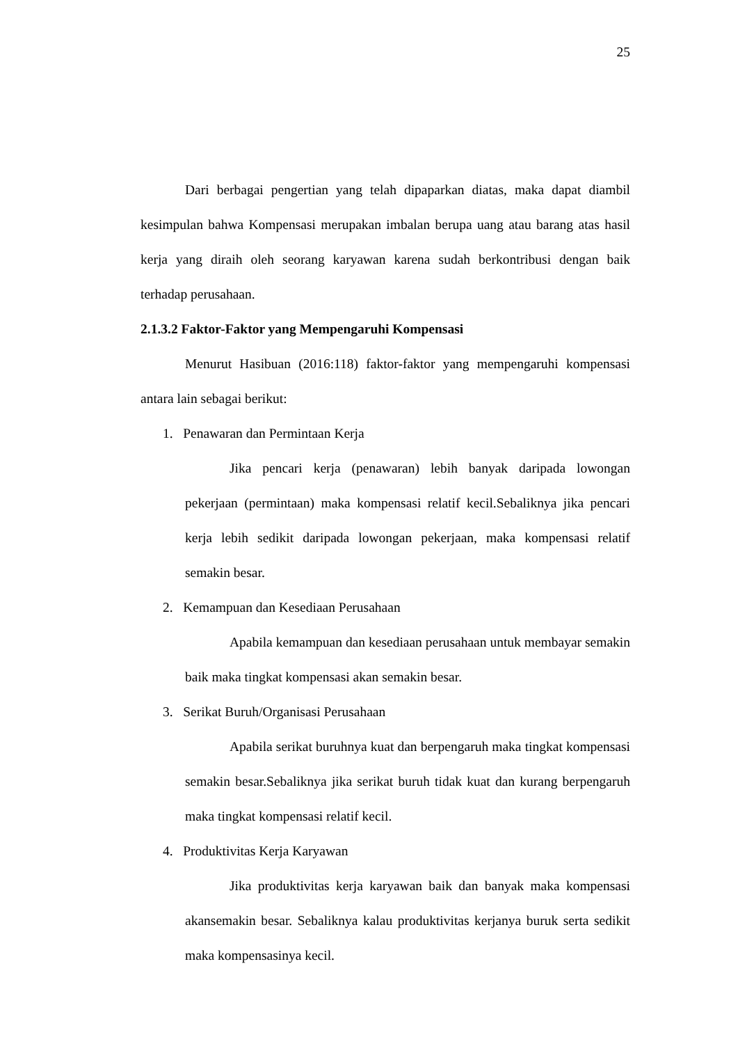25
Dari berbagai pengertian yang telah dipaparkan diatas, maka dapat diambil kesimpulan bahwa Kompensasi merupakan imbalan berupa uang atau barang atas hasil kerja yang diraih oleh seorang karyawan karena sudah berkontribusi dengan baik terhadap perusahaan.
2.1.3.2 Faktor-Faktor yang Mempengaruhi Kompensasi
Menurut Hasibuan (2016:118) faktor-faktor yang mempengaruhi kompensasi antara lain sebagai berikut:
1. Penawaran dan Permintaan Kerja
Jika pencari kerja (penawaran) lebih banyak daripada lowongan pekerjaan (permintaan) maka kompensasi relatif kecil.Sebaliknya jika pencari kerja lebih sedikit daripada lowongan pekerjaan, maka kompensasi relatif semakin besar.
2. Kemampuan dan Kesediaan Perusahaan
Apabila kemampuan dan kesediaan perusahaan untuk membayar semakin baik maka tingkat kompensasi akan semakin besar.
3. Serikat Buruh/Organisasi Perusahaan
Apabila serikat buruhnya kuat dan berpengaruh maka tingkat kompensasi semakin besar.Sebaliknya jika serikat buruh tidak kuat dan kurang berpengaruh maka tingkat kompensasi relatif kecil.
4. Produktivitas Kerja Karyawan
Jika produktivitas kerja karyawan baik dan banyak maka kompensasi akansemakin besar. Sebaliknya kalau produktivitas kerjanya buruk serta sedikit maka kompensasinya kecil.